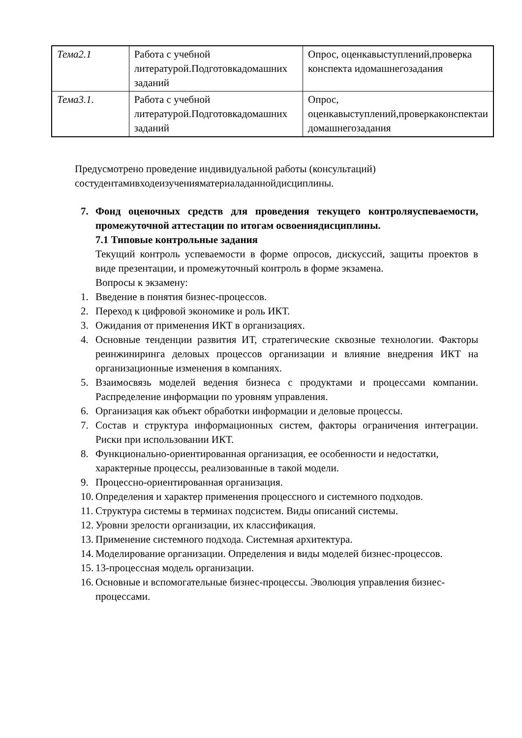| Тема2.1 | Работа с учебной литературой.Подготовкадомашних заданий | Опрос, оценкавыступлений,проверка конспекта идомашнегозадания |
| Тема3.1. | Работа с учебной литературой.Подготовкадомашних заданий | Опрос, оценкавыступлений,проверкаконспектаи домашнегозадания |
Предусмотрено проведение индивидуальной работы (консультаций)
состудентамивходеизученияматериаладаннойдисциплины.
7.
Фонд оценочных средств для проведения текущего контроляуспеваемости, промежуточной аттестации по итогам освоениядисциплины.
7.1 Типовые контрольные задания
Текущий контроль успеваемости в форме опросов, дискуссий, защиты проектов в виде презентации, и промежуточный контроль в форме экзамена.
Вопросы к экзамену:
1. Введение в понятия бизнес-процессов.
2. Переход к цифровой экономике и роль ИКТ.
3. Ожидания от применения ИКТ в организациях.
4. Основные тенденции развития ИТ, стратегические сквозные технологии. Факторы реинжиниринга деловых процессов организации и влияние внедрения ИКТ на организационные изменения в компаниях.
5. Взаимосвязь моделей ведения бизнеса с продуктами и процессами компании. Распределение информации по уровням управления.
6. Организация как объект обработки информации и деловые процессы.
7. Состав и структура информационных систем, факторы ограничения интеграции. Риски при использовании ИКТ.
8. Функционально-ориентированная организация, ее особенности и недостатки, характерные процессы, реализованные в такой модели.
9. Процессно-ориентированная организация.
10.
Определения и характер применения процессного и системного подходов.
11.
Структура системы в терминах подсистем. Виды описаний системы.
12.
Уровни зрелости организации, их классификация.
13.
Применение системного подхода. Системная архитектура.
14.
Моделирование организации. Определения и виды моделей бизнес-процессов.
15.
13-процессная модель организации.
16.
Основные и вспомогательные бизнес-процессы. Эволюция управления бизнес-процессами.